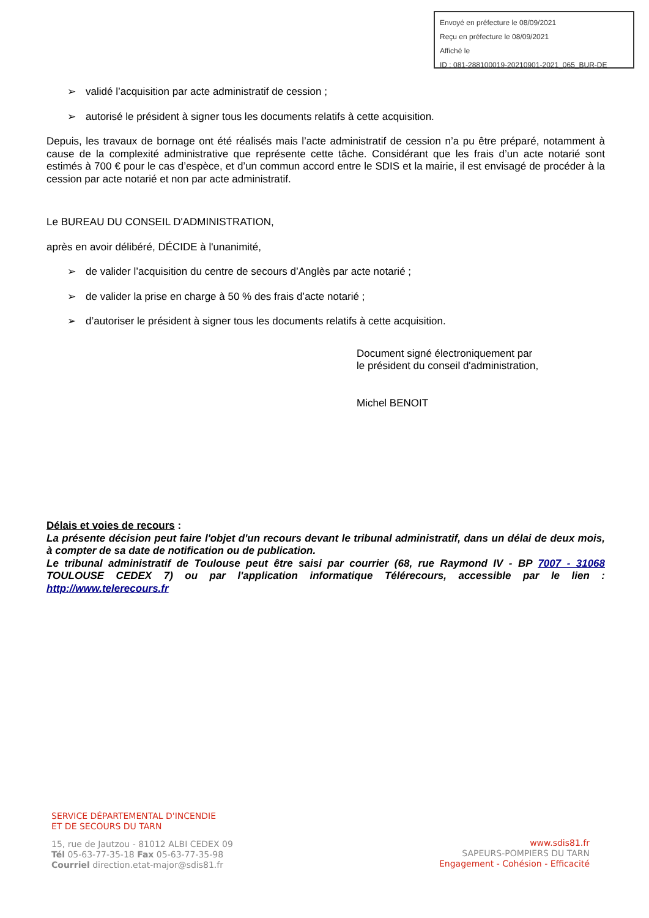Envoyé en préfecture le 08/09/2021
Reçu en préfecture le 08/09/2021
Affiché le
ID : 081-288100019-20210901-2021_065_BUR-DE
➢ validé l’acquisition par acte administratif de cession ;
➢ autorisé le président à signer tous les documents relatifs à cette acquisition.
Depuis, les travaux de bornage ont été réalisés mais l’acte administratif de cession n’a pu être préparé, notamment à cause de la complexité administrative que représente cette tâche. Considérant que les frais d’un acte notarié sont estimés à 700 € pour le cas d’espèce, et d’un commun accord entre le SDIS et la mairie, il est envisagé de procéder à la cession par acte notarié et non par acte administratif.
Le BUREAU DU CONSEIL D'ADMINISTRATION,
après en avoir délibéré, DÉCIDE à l'unanimité,
➢ de valider l’acquisition du centre de secours d’Anglès par acte notarié ;
➢ de valider la prise en charge à 50 % des frais d’acte notarié ;
➢ d’autoriser le président à signer tous les documents relatifs à cette acquisition.
Document signé électroniquement par
le président du conseil d'administration,
Michel BENOIT
Délais et voies de recours :
La présente décision peut faire l'objet d'un recours devant le tribunal administratif, dans un délai de deux mois, à compter de sa date de notification ou de publication.
Le tribunal administratif de Toulouse peut être saisi par courrier (68, rue Raymond IV - BP 7007 - 31068 TOULOUSE CEDEX 7) ou par l'application informatique Télérecours, accessible par le lien : http://www.telerecours.fr
SERVICE DÉPARTEMENTAL D'INCENDIE
ET DE SECOURS DU TARN
15, rue de Jautzou - 81012 ALBI CEDEX 09
Tél 05-63-77-35-18 Fax 05-63-77-35-98
Courriel direction.etat-major@sdis81.fr
www.sdis81.fr
SAPEURS-POMPIERS DU TARN
Engagement - Cohésion - Efficacité